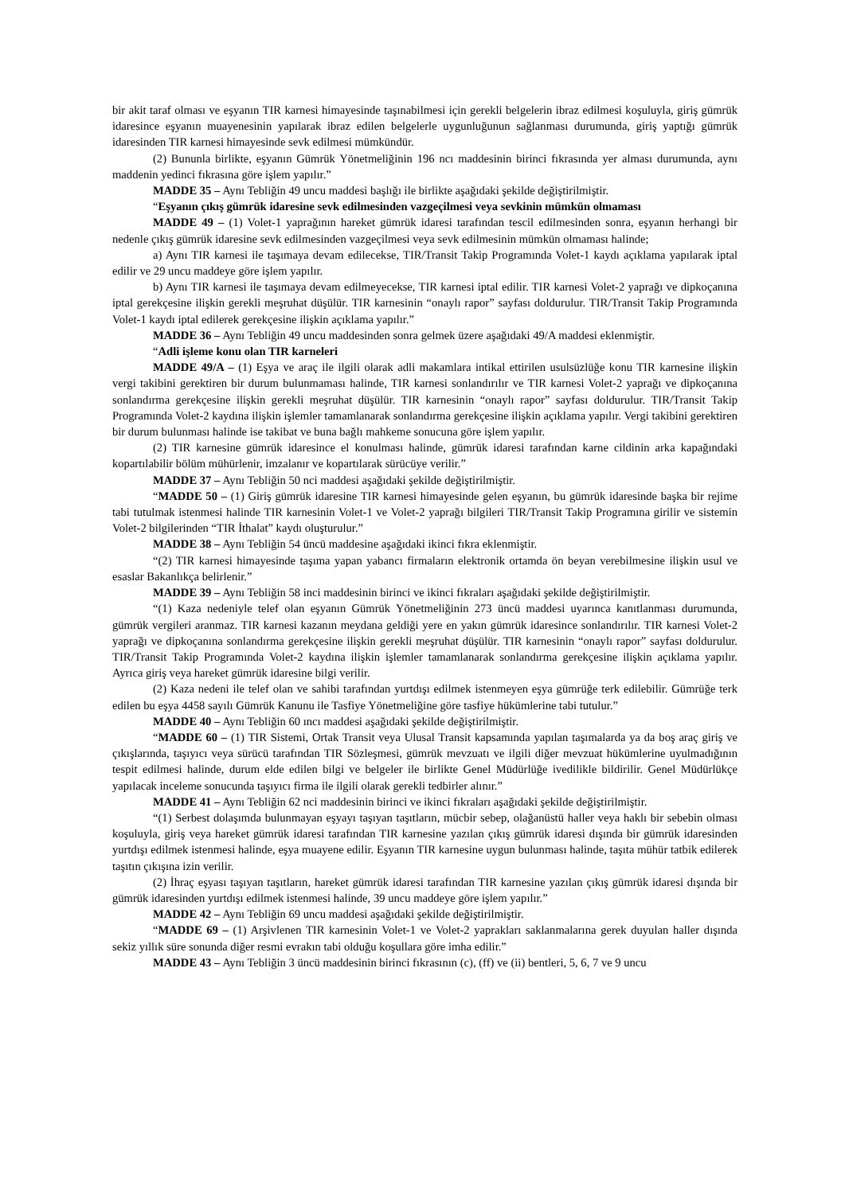bir akit taraf olması ve eşyanın TIR karnesi himayesinde taşınabilmesi için gerekli belgelerin ibraz edilmesi koşuluyla, giriş gümrük idaresince eşyanın muayenesinin yapılarak ibraz edilen belgelerle uygunluğunun sağlanması durumunda, giriş yaptığı gümrük idaresinden TIR karnesi himayesinde sevk edilmesi mümkündür.
(2) Bununla birlikte, eşyanın Gümrük Yönetmeliğinin 196 ncı maddesinin birinci fıkrasında yer alması durumunda, aynı maddenin yedinci fıkrasına göre işlem yapılır.”
MADDE 35 – Aynı Tebliğin 49 uncu maddesi başlığı ile birlikte aşağıdaki şekilde değiştirilmiştir.
“Eşyanın çıkış gümrük idaresine sevk edilmesinden vazgeçilmesi veya sevkinin mümkün olmaması
MADDE 49 – (1) Volet-1 yaprağının hareket gümrük idaresi tarafından tescil edilmesinden sonra, eşyanın herhangi bir nedenle çıkış gümrük idaresine sevk edilmesinden vazgeçilmesi veya sevk edilmesinin mümkün olmaması halinde;
a) Aynı TIR karnesi ile taşımaya devam edilecekse, TIR/Transit Takip Programında Volet-1 kaydı açıklama yapılarak iptal edilir ve 29 uncu maddeye göre işlem yapılır.
b) Aynı TIR karnesi ile taşımaya devam edilmeyecekse, TIR karnesi iptal edilir. TIR karnesi Volet-2 yaprağı ve dipkoçanına iptal gerekçesine ilişkin gerekli meşruhat düşülür. TIR karnesinin “onaylı rapor” sayfası doldurulur. TIR/Transit Takip Programında Volet-1 kaydı iptal edilerek gerekçesine ilişkin açıklama yapılır.”
MADDE 36 – Aynı Tebliğin 49 uncu maddesinden sonra gelmek üzere aşağıdaki 49/A maddesi eklenmiştir.
“Adli işleme konu olan TIR karneleri
MADDE 49/A – (1) Eşya ve araç ile ilgili olarak adli makamlara intikal ettirilen usulsüzlüğe konu TIR karnesine ilişkin vergi takibini gerektiren bir durum bulunmaması halinde, TIR karnesi sonlandırılır ve TIR karnesi Volet-2 yaprağı ve dipkoçanına sonlandırma gerekçesine ilişkin gerekli meşruhat düşülür. TIR karnesinin “onaylı rapor” sayfası doldurulur. TIR/Transit Takip Programında Volet-2 kaydına ilişkin işlemler tamamlanarak sonlandırma gerekçesine ilişkin açıklama yapılır. Vergi takibini gerektiren bir durum bulunması halinde ise takibat ve buna bağlı mahkeme sonucuna göre işlem yapılır.
(2) TIR karnesine gümrük idaresince el konulması halinde, gümrük idaresi tarafından karne cildinin arka kapağındaki kopartılabilir bölüm mühürlenir, imzalanır ve kopartılarak sürücüye verilir.”
MADDE 37 – Aynı Tebliğin 50 nci maddesi aşağıdaki şekilde değiştirilmiştir.
“MADDE 50 – (1) Giriş gümrük idaresine TIR karnesi himayesinde gelen eşyanın, bu gümrük idaresinde başka bir rejime tabi tutulmak istenmesi halinde TIR karnesinin Volet-1 ve Volet-2 yaprağı bilgileri TIR/Transit Takip Programına girilir ve sistemin Volet-2 bilgilerinden “TIR İthalat” kaydı oluşturulur.”
MADDE 38 – Aynı Tebliğin 54 üncü maddesine aşağıdaki ikinci fıkra eklenmiştir.
“(2) TIR karnesi himayesinde taşıma yapan yabancı firmaların elektronik ortamda ön beyan verebilmesine ilişkin usul ve esaslar Bakanlıkça belirlenir.”
MADDE 39 – Aynı Tebliğin 58 inci maddesinin birinci ve ikinci fıkraları aşağıdaki şekilde değiştirilmiştir.
“(1) Kaza nedeniyle telef olan eşyanın Gümrük Yönetmeliğinin 273 üncü maddesi uyarınca kanıtlanması durumunda, gümrük vergileri aranmaz. TIR karnesi kazanın meydana geldiği yere en yakın gümrük idaresince sonlandırılır. TIR karnesi Volet-2 yaprağı ve dipkoçanına sonlandırma gerekçesine ilişkin gerekli meşruhat düşülür. TIR karnesinin “onaylı rapor” sayfası doldurulur. TIR/Transit Takip Programında Volet-2 kaydına ilişkin işlemler tamamlanarak sonlandırma gerekçesine ilişkin açıklama yapılır. Ayrıca giriş veya hareket gümrük idaresine bilgi verilir.
(2) Kaza nedeni ile telef olan ve sahibi tarafından yurtdışı edilmek istenmeyen eşya gümrüğe terk edilebilir. Gümrüğe terk edilen bu eşya 4458 sayılı Gümrük Kanunu ile Tasfiye Yönetmeliğine göre tasfiye hükümlerine tabi tutulur.”
MADDE 40 – Aynı Tebliğin 60 ıncı maddesi aşağıdaki şekilde değiştirilmiştir.
“MADDE 60 – (1) TIR Sistemi, Ortak Transit veya Ulusal Transit kapsamında yapılan taşımalarda ya da boş araç giriş ve çıkışlarında, taşıyıcı veya sürücü tarafından TIR Sözleşmesi, gümrük mevzuatı ve ilgili diğer mevzuat hükümlerine uyulmadığının tespit edilmesi halinde, durum elde edilen bilgi ve belgeler ile birlikte Genel Müdürlüğe ivedilikle bildirilir. Genel Müdürlükçe yapılacak inceleme sonucunda taşıyıcı firma ile ilgili olarak gerekli tedbirler alınır.”
MADDE 41 – Aynı Tebliğin 62 nci maddesinin birinci ve ikinci fıkraları aşağıdaki şekilde değiştirilmiştir.
“(1) Serbest dolaşımda bulunmayan eşyayı taşıyan taşıtların, mücbir sebep, olağanüstü haller veya haklı bir sebebin olması koşuluyla, giriş veya hareket gümrük idaresi tarafından TIR karnesine yazılan çıkış gümrük idaresi dışında bir gümrük idaresinden yurtdışı edilmek istenmesi halinde, eşya muayene edilir. Eşyanın TIR karnesine uygun bulunması halinde, taşıta mühür tatbik edilerek taşıtın çıkışına izin verilir.
(2) İhraç eşyası taşıyan taşıtların, hareket gümrük idaresi tarafından TIR karnesine yazılan çıkış gümrük idaresi dışında bir gümrük idaresinden yurtdışı edilmek istenmesi halinde, 39 uncu maddeye göre işlem yapılır.”
MADDE 42 – Aynı Tebliğin 69 uncu maddesi aşağıdaki şekilde değiştirilmiştir.
“MADDE 69 – (1) Arşivlenen TIR karnesinin Volet-1 ve Volet-2 yaprakları saklanmalarına gerek duyulan haller dışında sekiz yıllık süre sonunda diğer resmi evrakın tabi olduğu koşullara göre imha edilir.”
MADDE 43 – Aynı Tebliğin 3 üncü maddesinin birinci fıkrasının (c), (ff) ve (ii) bentleri, 5, 6, 7 ve 9 uncu